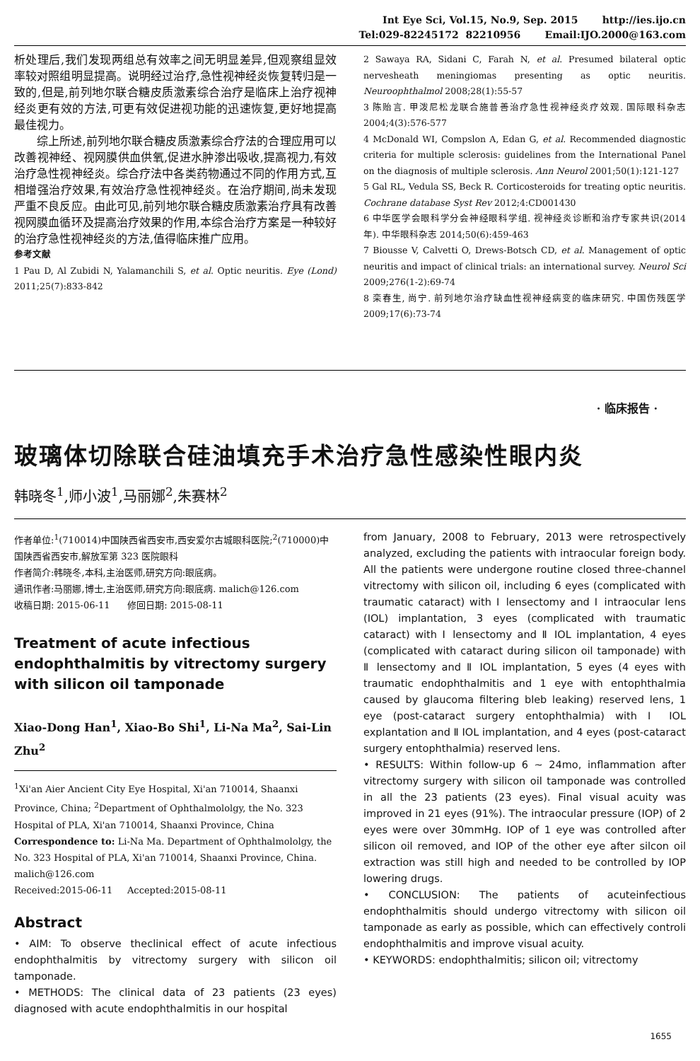Int Eye Sci, Vol.15, No.9, Sep. 2015 http://ies.ijo.cn
Tel:029-82245172 82210956 Email:IJO.2000@163.com
析处理后,我们发现两组总有效率之间无明显差异,但观察组显效率较对照组明显提高。说明经过治疗,急性视神经炎恢复转归是一致的,但是,前列地尔联合糖皮质激素综合治疗是临床上治疗视神经炎更有效的方法,可更有效促进视功能的迅速恢复,更好地提高最佳视力。
综上所述,前列地尔联合糖皮质激素综合疗法的合理应用可以改善视神经、视网膜供血供氧,促进水肿渗出吸收,提高视力,有效治疗急性视神经炎。综合疗法中各类药物通过不同的作用方式,互相增强治疗效果,有效治疗急性视神经炎。在治疗期间,尚未发现严重不良反应。由此可见,前列地尔联合糖皮质激素治疗具有改善视网膜血循环及提高治疗效果的作用,本综合治疗方案是一种较好的治疗急性视神经炎的方法,值得临床推广应用。
参考文献
1 Pau D, Al Zubidi N, Yalamanchili S, et al. Optic neuritis. Eye (Lond) 2011;25(7):833-842
2 Sawaya RA, Sidani C, Farah N, et al. Presumed bilateral optic nervesheath meningiomas presenting as optic neuritis. Neuroophthalmol 2008;28(1):55-57
3 陈贻言. 甲泼尼松龙联合施普善治疗急性视神经炎疗效观. 国际眼科杂志 2004;4(3):576-577
4 McDonald WI, Compslon A, Edan G, et al. Recommended diagnostic criteria for multiple sclerosis: guidelines from the International Panel on the diagnosis of multiple sclerosis. Ann Neurol 2001;50(1):121-127
5 Gal RL, Vedula SS, Beck R. Corticosteroids for treating optic neuritis. Cochrane database Syst Rev 2012;4:CD001430
6 中华医学会眼科学分会神经眼科学组. 视神经炎诊断和治疗专家共识(2014 年). 中华眼科杂志 2014;50(6):459-463
7 Biousse V, Calvetti O, Drews-Botsch CD, et al. Management of optic neuritis and impact of clinical trials: an international survey. Neurol Sci 2009;276(1-2):69-74
8 栾春生, 尚宁. 前列地尔治疗缺血性视神经病变的临床研究. 中国伤残医学 2009;17(6):73-74
· 临床报告 ·
玻璃体切除联合硅油填充手术治疗急性感染性眼内炎
韩晓冬<sup>1</sup>,师小波<sup>1</sup>,马丽娜<sup>2</sup>,朱赛林<sup>2</sup>
作者单位:<sup>1</sup>(710014)中国陕西省西安市,西安爱尔古城眼科医院;<sup>2</sup>(710000)中国陕西省西安市,解放军第 323 医院眼科
作者简介:韩晓冬,本科,主治医师,研究方向:眼底病。
通讯作者:马丽娜,博士,主治医师,研究方向:眼底病. malich@126.com
收稿日期: 2015-06-11 修回日期: 2015-08-11
Treatment of acute infectious endophthalmitis by vitrectomy surgery with silicon oil tamponade
Xiao-Dong Han<sup>1</sup>, Xiao-Bo Shi<sup>1</sup>, Li-Na Ma<sup>2</sup>, Sai-Lin Zhu<sup>2</sup>
<sup>1</sup> Xi'an Aier Ancient City Eye Hospital, Xi'an 710014, Shaanxi Province, China; <sup>2</sup>Department of Ophthalmololgy, the No. 323 Hospital of PLA, Xi'an 710014, Shaanxi Province, China
Correspondence to: Li-Na Ma. Department of Ophthalmololgy, the No. 323 Hospital of PLA, Xi'an 710014, Shaanxi Province, China. malich@126.com
Received:2015-06-11 Accepted:2015-08-11
Abstract
• AIM: To observe theclinical effect of acute infectious endophthalmitis by vitrectomy surgery with silicon oil tamponade.
• METHODS: The clinical data of 23 patients (23 eyes) diagnosed with acute endophthalmitis in our hospital
from January, 2008 to February, 2013 were retrospectively analyzed, excluding the patients with intraocular foreign body. All the patients were undergone routine closed three-channel vitrectomy with silicon oil, including 6 eyes (complicated with traumatic cataract) with Ⅰ lensectomy and Ⅰ intraocular lens (IOL) implantation, 3 eyes (complicated with traumatic cataract) with Ⅰ lensectomy and Ⅱ IOL implantation, 4 eyes (complicated with cataract during silicon oil tamponade) with Ⅱ lensectomy and Ⅱ IOL implantation, 5 eyes (4 eyes with traumatic endophthalmitis and 1 eye with entophthalmia caused by glaucoma filtering bleb leaking) reserved lens, 1 eye (post-cataract surgery entophthalmia) with Ⅰ IOL explantation and Ⅱ IOL implantation, and 4 eyes (post-cataract surgery entophthalmia) reserved lens.
• RESULTS: Within follow-up 6 ~ 24mo, inflammation after vitrectomy surgery with silicon oil tamponade was controlled in all the 23 patients (23 eyes). Final visual acuity was improved in 21 eyes (91%). The intraocular pressure (IOP) of 2 eyes were over 30mmHg. IOP of 1 eye was controlled after silicon oil removed, and IOP of the other eye after silcon oil extraction was still high and needed to be controlled by IOP lowering drugs.
• CONCLUSION: The patients of acuteinfectious endophthalmitis should undergo vitrectomy with silicon oil tamponade as early as possible, which can effectively controli endophthalmitis and improve visual acuity.
• KEYWORDS: endophthalmitis; silicon oil; vitrectomy
1655